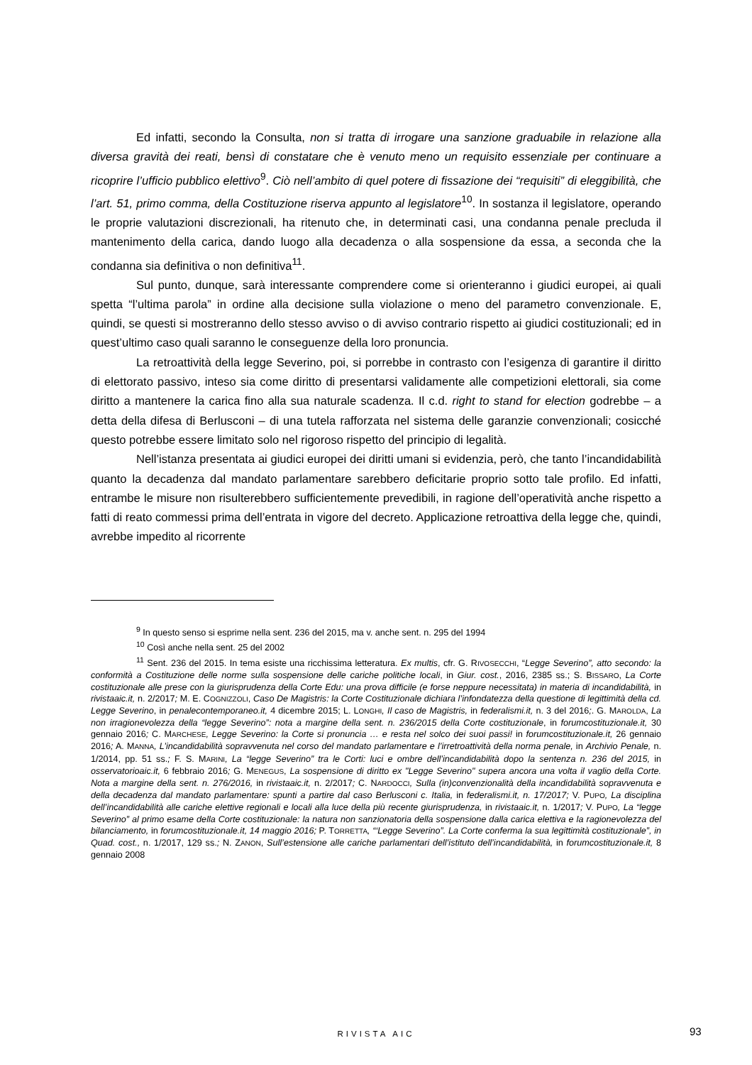Ed infatti, secondo la Consulta, non si tratta di irrogare una sanzione graduabile in relazione alla diversa gravità dei reati, bensì di constatare che è venuto meno un requisito essenziale per continuare a ricoprire l’ufficio pubblico elettivo<sup>9</sup>. Ciò nell’ambito di quel potere di fissazione dei “requisiti” di eleggibilità, che l’art. 51, primo comma, della Costituzione riserva appunto al legislatore<sup>10</sup>. In sostanza il legislatore, operando le proprie valutazioni discrezionali, ha ritenuto che, in determinati casi, una condanna penale precluda il mantenimento della carica, dando luogo alla decadenza o alla sospensione da essa, a seconda che la condanna sia definitiva o non definitiva<sup>11</sup>.
Sul punto, dunque, sarà interessante comprendere come si orienteranno i giudici europei, ai quali spetta “l’ultima parola” in ordine alla decisione sulla violazione o meno del parametro convenzionale. E, quindi, se questi si mostreranno dello stesso avviso o di avviso contrario rispetto ai giudici costituzionali; ed in quest’ultimo caso quali saranno le conseguenze della loro pronuncia.
La retroattività della legge Severino, poi, si porrebbe in contrasto con l’esigenza di garantire il diritto di elettorato passivo, inteso sia come diritto di presentarsi validamente alle competizioni elettorali, sia come diritto a mantenere la carica fino alla sua naturale scadenza. Il c.d. right to stand for election godrebbe – a detta della difesa di Berlusconi – di una tutela rafforzata nel sistema delle garanzie convenzionali; cosicché questo potrebbe essere limitato solo nel rigoroso rispetto del principio di legalità.
Nell’istanza presentata ai giudici europei dei diritti umani si evidenzia, però, che tanto l’incandidabilità quanto la decadenza dal mandato parlamentare sarebbero deficitarie proprio sotto tale profilo. Ed infatti, entrambe le misure non risulterebbero sufficientemente prevedibili, in ragione dell’operatività anche rispetto a fatti di reato commessi prima dell’entrata in vigore del decreto. Applicazione retroattiva della legge che, quindi, avrebbe impedito al ricorrente
<sup>9</sup> In questo senso si esprime nella sent. 236 del 2015, ma v. anche sent. n. 295 del 1994
<sup>10</sup> Così anche nella sent. 25 del 2002
<sup>11</sup> Sent. 236 del 2015. In tema esiste una ricchissima letteratura. Ex multis, cfr. G. RIVOSECCHI, “Legge Severino”, atto secondo: la conformità a Costituzione delle norme sulla sospensione delle cariche politiche locali, in Giur. cost., 2016, 2385 ss.; S. BISSARO, La Corte costituzionale alle prese con la giurisprudenza della Corte Edu: una prova difficile (e forse neppure necessitata) in materia di incandidabilità, in rivistaaic.it, n. 2/2017; M. E. COGNIZZOLI, Caso De Magistris: la Corte Costituzionale dichiara l’infondatezza della questione di legittimità della cd. Legge Severino, in penalecontemporaneo.it, 4 dicembre 2015; L. LONGHI, Il caso de Magistris, in federalismi.it, n. 3 del 2016;. G. MAROLDA, La non irragionevolezza della “legge Severino”: nota a margine della sent. n. 236/2015 della Corte costituzionale, in forumcostituzionale.it, 30 gennaio 2016; C. MARCHESE, Legge Severino: la Corte si pronuncia … e resta nel solco dei suoi passi! in forumcostituzionale.it, 26 gennaio 2016; A. MANNA, L’incandidabilità sopravvenuta nel corso del mandato parlamentare e l’irretroattività della norma penale, in Archivio Penale, n. 1/2014, pp. 51 ss.; F. S. MARINI, La “legge Severino” tra le Corti: luci e ombre dell’incandidabilità dopo la sentenza n. 236 del 2015, in osservatorioaic.it, 6 febbraio 2016; G. MENEGUS, La sospensione di diritto ex "Legge Severino" supera ancora una volta il vaglio della Corte. Nota a margine della sent. n. 276/2016, in rivistaaic.it, n. 2/2017; C. NARDOCCI, Sulla (in)convenzionalità della incandidabilità sopravvenuta e della decadenza dal mandato parlamentare: spunti a partire dal caso Berlusconi c. Italia, in federalismi.it, n. 17/2017; V. PUPO, La disciplina dell’incandidabilità alle cariche elettive regionali e locali alla luce della più recente giurisprudenza, in rivistaaic.it, n. 1/2017; V. PUPO, La “legge Severino” al primo esame della Corte costituzionale: la natura non sanzionatoria della sospensione dalla carica elettiva e la ragionevolezza del bilanciamento, in forumcostituzionale.it, 14 maggio 2016; P. TORRETTA, “‘Legge Severino”. La Corte conferma la sua legittimità costituzionale”, in Quad. cost., n. 1/2017, 129 ss.; N. ZANON, Sull’estensione alle cariche parlamentari dell’istituto dell’incandidabilità, in forumcostituzionale.it, 8 gennaio 2008
RIVISTA AIC 93